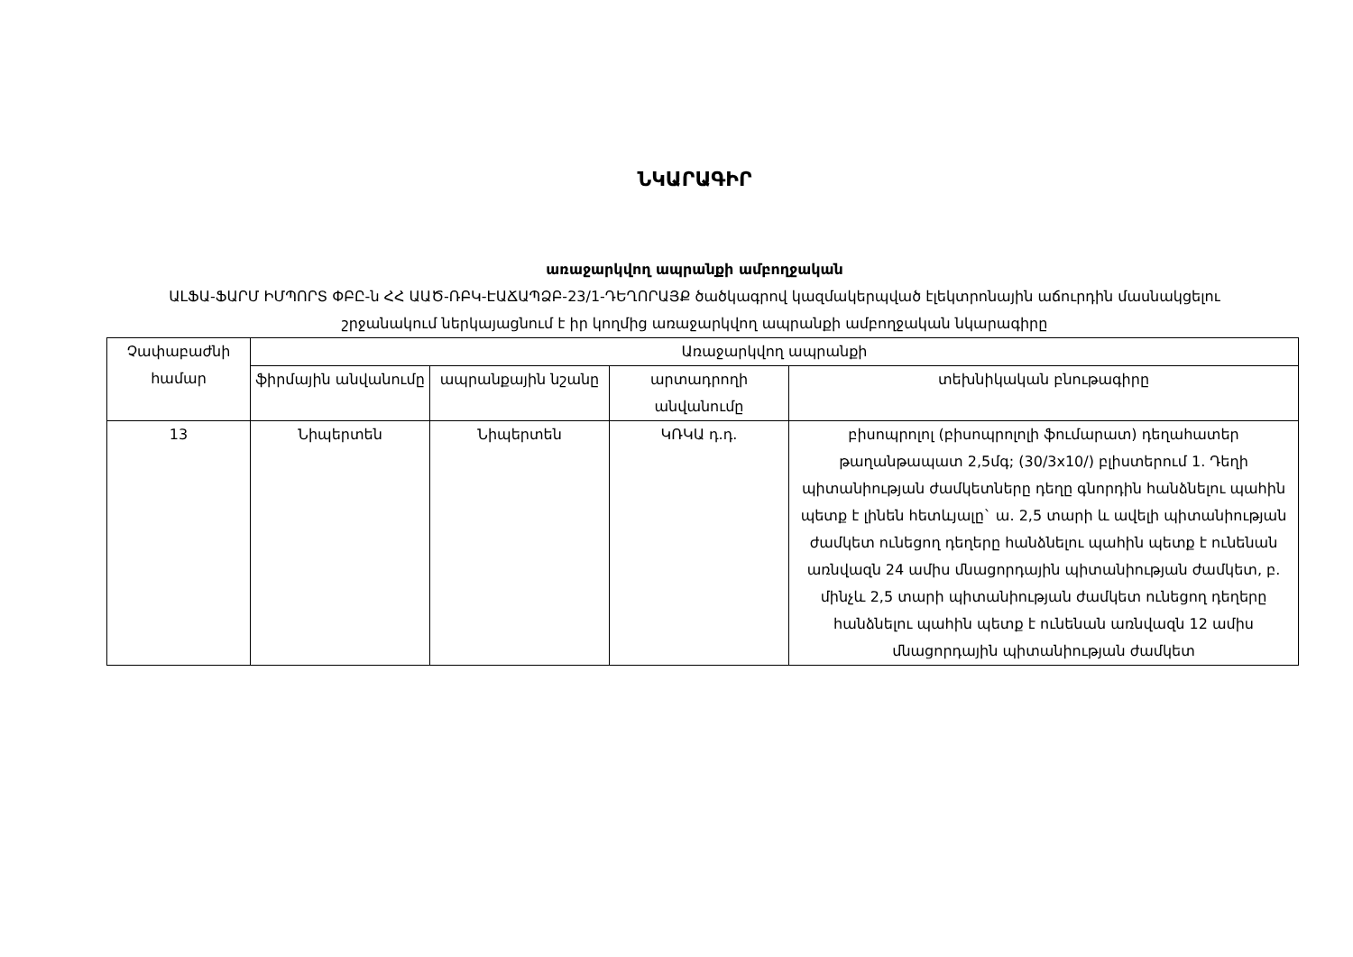ՆԿԱՐԱԳԻՐ
առաջարկվող ապրանքի ամբողջական
ԱԼՖԱ-ՖԱՐՄ ԻՄՊՈՐՏ ՓԲԸ-ն ՀՀ ԱԱԾ-ՌԲԿ-ԷԱՃԱՊՁԲ-23/1-ԴԵՂՈՐԱՅՔ ծածկագրով կազմակերպված էլեկտրոնային աճուրդին մասնակցելու շրջանակում ներկայացնում է իր կողմից առաջարկվող ապրանքի ամբողջական նկարագիրը
| Չափաբաժնի համար | Առաջարկվող ապրանքի | | | |
| --- | --- | --- | --- | --- |
| | ֆիրմային անվանումը | ապրանքային նշանը | արտադրողի անվանումը | տեխնիկական բնութագիրը |
| 13 | Նիպերտեն | Նիպերտեն | ԿՌԿԱ դ.դ. | բիսոպրոլոլ (բիսոպրոլոլի ֆումարատ) դեղահատեր թաղանթապատ 2,5մգ; (30/3x10/) բլիստերում 1. Դեղի պիտանիության ժամկետները դեղը գնորդին հանձնելու պահին պետք է լինեն հետևյալը` ա. 2,5 տարի և ավելի պիտանիության ժամկետ ունեցող դեղերը հանձնելու պահին պետք է ունենան առնվազն 24 ամիս մնացորդային պիտանիության ժամկետ, բ. մինչև 2,5 տարի պիտանիության ժամկետ ունեցող դեղերը հանձնելու պահին պետք է ունենան առնվազն 12 ամիս մնացորդային պիտանիության ժամկետ |